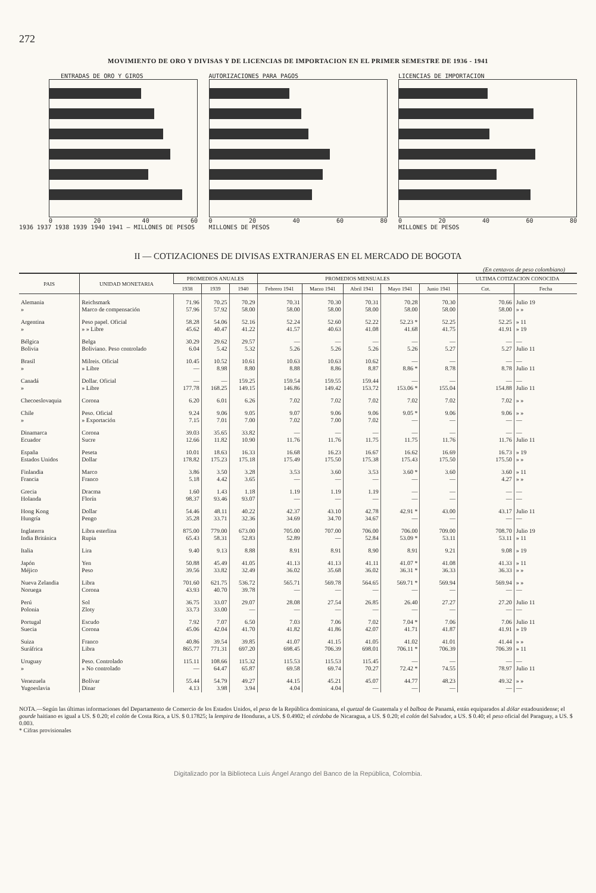272
MOVIMIENTO DE ORO Y DIVISAS Y DE LICENCIAS DE IMPORTACION EN EL PRIMER SEMESTRE DE 1936 - 1941
ENTRADAS DE ORO Y GIROS
0 20 40 60
1936 1937 1938 1939 1940 1941 — MILLONES DE PESOS
AUTORIZACIONES PARA PAGOS
0 20 40 60 80
MILLONES DE PESOS
LICENCIAS DE IMPORTACION
0 20 40 60 80
MILLONES DE PESOS
II — COTIZACIONES DE DIVISAS EXTRANJERAS EN EL MERCADO DE BOGOTA
(En centavos de peso colombiano)
| PAIS | UNIDAD MONETARIA | PROMEDIOS ANUALES | | | PROMEDIOS MENSUALES | | | | | ULTIMA COTIZACION CONOCIDA | |
| --- | --- | --- | --- | --- | --- | --- | --- | --- | --- | --- | --- |
| | | 1938 | 1939 | 1940 | Febrero 1941 | Marzo 1941 | Abril 1941 | Mayo 1941 | Junio 1941 | Cot. | Fecha |
| Alemania » | Reichsmark Marco de compensación | 71.96 57.96 | 70.25 57.92 | 70.29 58.00 | 70.31 58.00 | 70.30 58.00 | 70.31 58.00 | 70.28 58.00 | 70.30 58.00 | 70.66 58.00 | Julio 19 » » |
| Argentina » | Peso papel. Oficial » » Libre | 58.28 45.62 | 54.06 40.47 | 52.16 41.22 | 52.24 41.57 | 52.60 40.63 | 52.22 41.08 | 52.23 * 41.68 | 52.25 41.75 | 52.25 41.91 | » 11 » 19 |
| Bélgica Bolivia | Belga Boliviano. Peso controlado | 30.29 6.04 | 29.62 5.42 | 29.57 5.32 | — 5.26 | — 5.26 | — 5.26 | — 5.26 | — 5.27 | — 5.27 | — Julio 11 |
| Brasil » | Milreis. Oficial » Libre | 10.45 — | 10.52 8.98 | 10.61 8.80 | 10.63 8.88 | 10.63 8.86 | 10.62 8.87 | — 8.86 * | — 8.78 | — 8.78 | — Julio 11 |
| Canadá » | Dollar. Oficial » Libre | — 177.78 | — 168.25 | 159.25 149.15 | 159.54 146.86 | 159.55 149.42 | 159.44 153.72 | — 153.06 * | — 155.04 | — 154.88 | — Julio 11 |
| Checoeslovaquia | Corona | 6.20 | 6.01 | 6.26 | 7.02 | 7.02 | 7.02 | 7.02 | 7.02 | 7.02 | » » |
| Chile » | Peso. Oficial » Exportación | 9.24 7.15 | 9.06 7.01 | 9.05 7.00 | 9.07 7.02 | 9.06 7.00 | 9.06 7.02 | 9.05 * — | 9.06 — | 9.06 — | » » — |
| Dinamarca Ecuador | Corona Sucre | 39.03 12.66 | 35.65 11.82 | 33.82 10.90 | — 11.76 | — 11.76 | — 11.75 | — 11.75 | — 11.76 | — 11.76 | — Julio 11 |
| España Estados Unidos | Peseta Dollar | 10.01 178.82 | 18.63 175.23 | 16.33 175.18 | 16.68 175.49 | 16.23 175.50 | 16.67 175.38 | 16.62 175.43 | 16.69 175.50 | 16.73 175.50 | » 19 » » |
| Finlandia Francia | Marco Franco | 3.86 5.18 | 3.50 4.42 | 3.28 3.65 | 3.53 — | 3.60 — | 3.53 — | 3.60 * — | 3.60 — | 3.60 4.27 | » 11 » » |
| Grecia Holanda | Dracma Florín | 1.60 98.37 | 1.43 93.46 | 1.18 93.07 | 1.19 — | 1.19 — | 1.19 — | — — | — — | — — | — — |
| Hong Kong Hungría | Dollar Pengo | 54.46 35.28 | 48.11 33.71 | 40.22 32.36 | 42.37 34.69 | 43.10 34.70 | 42.78 34.67 | 42.91 * — | 43.00 — | 43.17 — | Julio 11 — |
| Inglaterra India Británica | Libra esterlina Rupia | 875.00 65.43 | 779.00 58.31 | 673.00 52.83 | 705.00 52.89 | 707.00 — | 706.00 52.84 | 706.00 53.09 * | 709.00 53.11 | 708.70 53.11 | Julio 19 » 11 |
| Italia | Lira | 9.40 | 9.13 | 8.88 | 8.91 | 8.91 | 8.90 | 8.91 | 9.21 | 9.08 | » 19 |
| Japón Méjico | Yen Peso | 50.88 39.56 | 45.49 33.82 | 41.05 32.49 | 41.13 36.02 | 41.13 35.68 | 41.11 36.02 | 41.07 * 36.31 * | 41.08 36.33 | 41.33 36.33 | » 11 » » |
| Nueva Zelandia Noruega | Libra Corona | 701.60 43.93 | 621.75 40.70 | 536.72 39.78 | 565.71 — | 569.78 — | 564.65 — | 569.71 * — | 569.94 — | 569.94 — | » » — |
| Perú Polonia | Sol Zloty | 36.75 33.73 | 33.07 33.00 | 29.07 — | 28.08 — | 27.54 — | 26.85 — | 26.40 — | 27.27 — | 27.20 — | Julio 11 — |
| Portugal Suecia | Escudo Corona | 7.92 45.06 | 7.07 42.04 | 6.50 41.70 | 7.03 41.82 | 7.06 41.86 | 7.02 42.07 | 7.04 * 41.71 | 7.06 41.87 | 7.06 41.91 | Julio 11 » 19 |
| Suiza Suráfrica | Franco Libra | 40.86 865.77 | 39.54 771.31 | 39.85 697.20 | 41.07 698.45 | 41.15 706.39 | 41.05 698.01 | 41.02 706.11 * | 41.01 706.39 | 41.44 706.39 | » » » 11 |
| Uruguay » | Peso. Controlado » No controlado | 115.11 — | 108.66 64.47 | 115.32 65.87 | 115.53 69.58 | 115.53 69.74 | 115.45 70.27 | — 72.42 * | — 74.55 | — 78.97 | — Julio 11 |
| Venezuela Yugoeslavia | Bolívar Dinar | 55.44 4.13 | 54.79 3.98 | 49.27 3.94 | 44.15 4.04 | 45.21 4.04 | 45.07 — | 44.77 — | 48.23 — | 49.32 — | » » — |
NOTA.—Según las últimas informaciones del Departamento de Comercio de los Estados Unidos, el peso de la República dominicana, el quetzal de Guatemala y el balboa de Panamá, están equiparados al dólar estadounidense; el gourde haitiano es igual a US. $ 0.20; el colón de Costa Rica, a US. $ 0.17825; la lempira de Honduras, a US. $ 0.4902; el córdoba de Nicaragua, a US. $ 0.20; el colón del Salvador, a US. $ 0.40; el peso oficial del Paraguay, a US. $ 0.003.
* Cifras provisionales
Digitalizado por la Biblioteca Luis Ángel Arango del Banco de la República, Colombia.